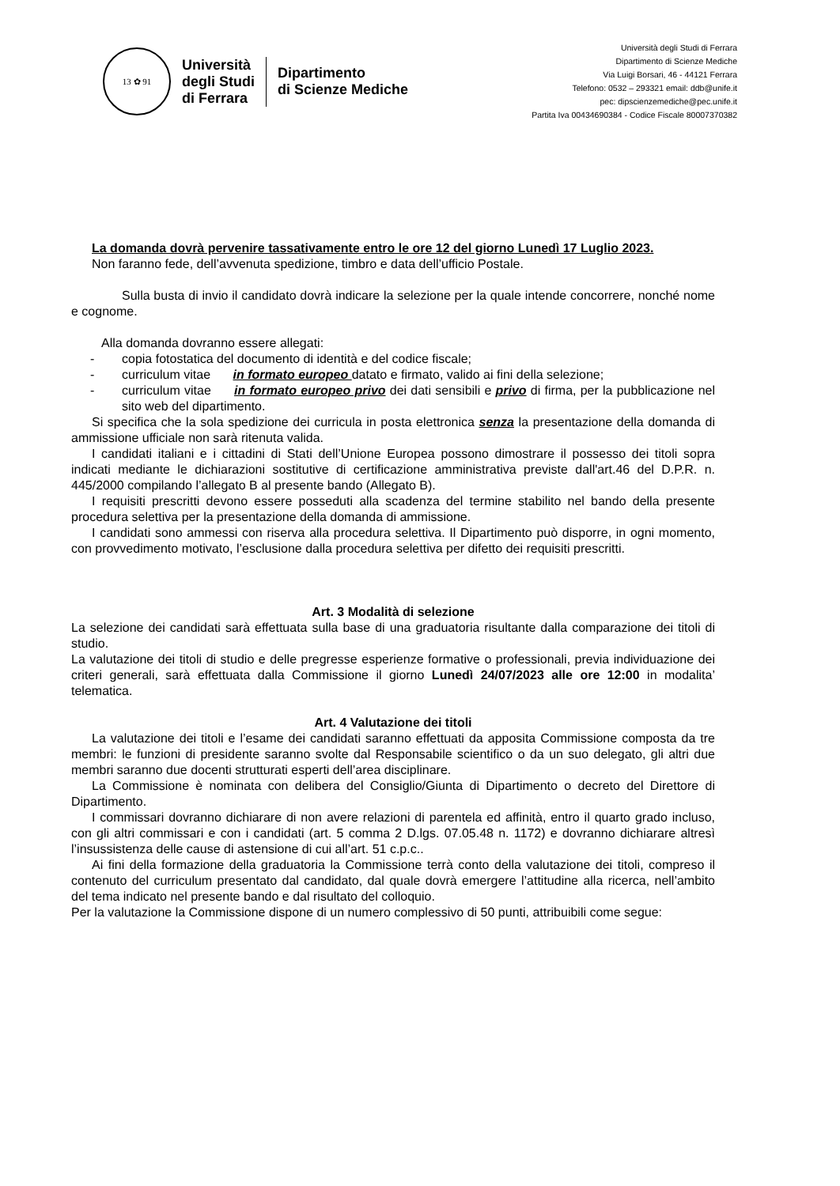13 ✿ 91
Università
degli Studi
di Ferrara
Dipartimento
di Scienze Mediche
Università degli Studi di Ferrara
Dipartimento di Scienze Mediche
Via Luigi Borsari, 46 - 44121 Ferrara
Telefono: 0532 – 293321 email: ddb@unife.it
pec: dipscienzemediche@pec.unife.it
Partita Iva 00434690384 - Codice Fiscale 80007370382
La domanda dovrà pervenire tassativamente entro le ore 12 del giorno Lunedì 17 Luglio 2023.
Non faranno fede, dell’avvenuta spedizione, timbro e data dell’ufficio Postale.
Sulla busta di invio il candidato dovrà indicare la selezione per la quale intende concorrere, nonché nome e cognome.
Alla domanda dovranno essere allegati:
- copia fotostatica del documento di identità e del codice fiscale;
- curriculum vitae in formato europeo datato e firmato, valido ai fini della selezione;
- curriculum vitae in formato europeo privo dei dati sensibili e privo di firma, per la pubblicazione nel sito web del dipartimento.
Si specifica che la sola spedizione dei curricula in posta elettronica senza la presentazione della domanda di ammissione ufficiale non sarà ritenuta valida.
I candidati italiani e i cittadini di Stati dell’Unione Europea possono dimostrare il possesso dei titoli sopra indicati mediante le dichiarazioni sostitutive di certificazione amministrativa previste dall'art.46 del D.P.R. n. 445/2000 compilando l’allegato B al presente bando (Allegato B).
I requisiti prescritti devono essere posseduti alla scadenza del termine stabilito nel bando della presente procedura selettiva per la presentazione della domanda di ammissione.
I candidati sono ammessi con riserva alla procedura selettiva. Il Dipartimento può disporre, in ogni momento, con provvedimento motivato, l’esclusione dalla procedura selettiva per difetto dei requisiti prescritti.
Art. 3 Modalità di selezione
La selezione dei candidati sarà effettuata sulla base di una graduatoria risultante dalla comparazione dei titoli di studio.
La valutazione dei titoli di studio e delle pregresse esperienze formative o professionali, previa individuazione dei criteri generali, sarà effettuata dalla Commissione il giorno Lunedì 24/07/2023 alle ore 12:00 in modalita’ telematica.
Art. 4 Valutazione dei titoli
La valutazione dei titoli e l’esame dei candidati saranno effettuati da apposita Commissione composta da tre membri: le funzioni di presidente saranno svolte dal Responsabile scientifico o da un suo delegato, gli altri due membri saranno due docenti strutturati esperti dell’area disciplinare.
La Commissione è nominata con delibera del Consiglio/Giunta di Dipartimento o decreto del Direttore di Dipartimento.
I commissari dovranno dichiarare di non avere relazioni di parentela ed affinità, entro il quarto grado incluso, con gli altri commissari e con i candidati (art. 5 comma 2 D.lgs. 07.05.48 n. 1172) e dovranno dichiarare altresì l’insussistenza delle cause di astensione di cui all’art. 51 c.p.c..
Ai fini della formazione della graduatoria la Commissione terrà conto della valutazione dei titoli, compreso il contenuto del curriculum presentato dal candidato, dal quale dovrà emergere l’attitudine alla ricerca, nell’ambito del tema indicato nel presente bando e dal risultato del colloquio.
Per la valutazione la Commissione dispone di un numero complessivo di 50 punti, attribuibili come segue: